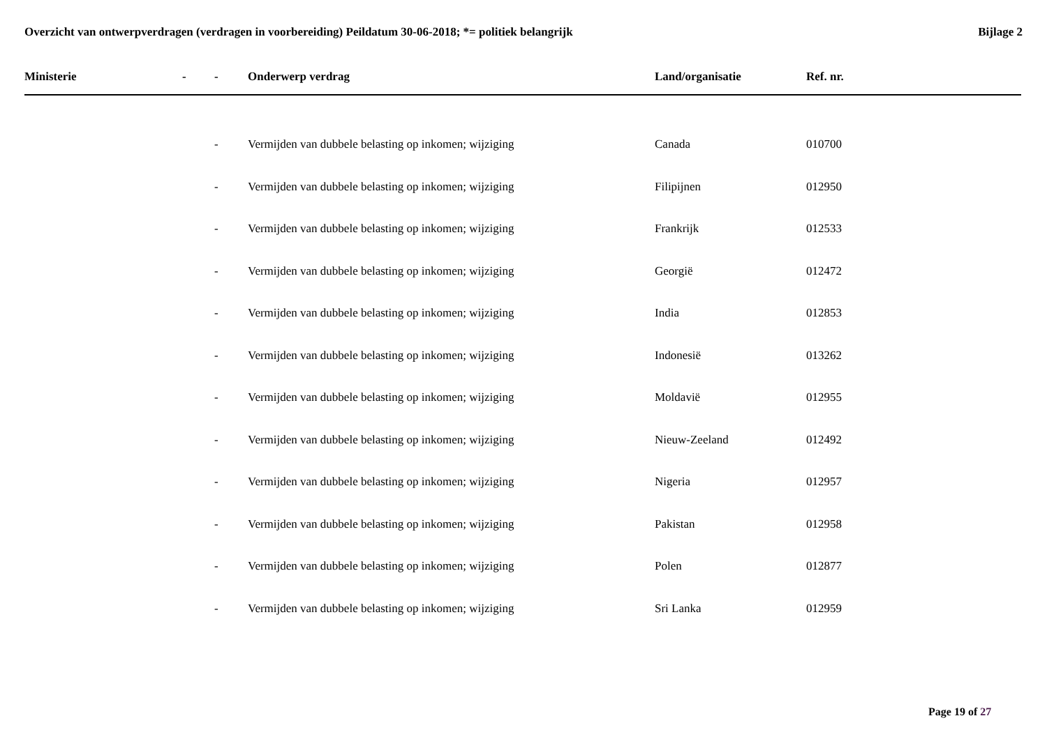Overzicht van ontwerpverdragen (verdragen in voorbereiding) Peildatum 30-06-2018; *= politiek belangrijk
Bijlage 2
| Ministerie | - | - | Onderwerp verdrag | Land/organisatie | Ref. nr. |
| --- | --- | --- | --- | --- | --- |
| | | - | Vermijden van dubbele belasting op inkomen; wijziging | Canada | 010700 |
| | | - | Vermijden van dubbele belasting op inkomen; wijziging | Filipijnen | 012950 |
| | | - | Vermijden van dubbele belasting op inkomen; wijziging | Frankrijk | 012533 |
| | | - | Vermijden van dubbele belasting op inkomen; wijziging | Georgië | 012472 |
| | | - | Vermijden van dubbele belasting op inkomen; wijziging | India | 012853 |
| | | - | Vermijden van dubbele belasting op inkomen; wijziging | Indonesië | 013262 |
| | | - | Vermijden van dubbele belasting op inkomen; wijziging | Moldavië | 012955 |
| | | - | Vermijden van dubbele belasting op inkomen; wijziging | Nieuw-Zeeland | 012492 |
| | | - | Vermijden van dubbele belasting op inkomen; wijziging | Nigeria | 012957 |
| | | - | Vermijden van dubbele belasting op inkomen; wijziging | Pakistan | 012958 |
| | | - | Vermijden van dubbele belasting op inkomen; wijziging | Polen | 012877 |
| | | - | Vermijden van dubbele belasting op inkomen; wijziging | Sri Lanka | 012959 |
Page 19 of 27